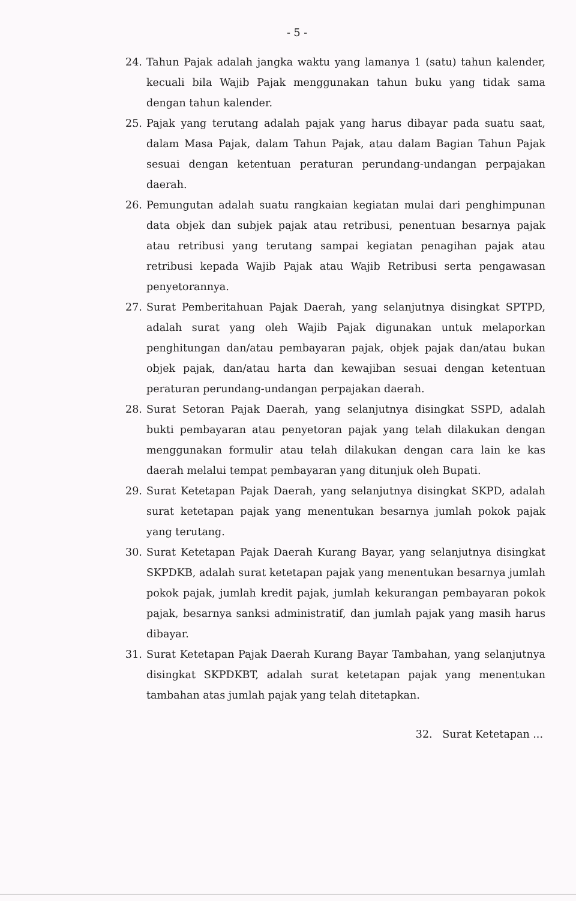- 5 -
24. Tahun Pajak adalah jangka waktu yang lamanya 1 (satu) tahun kalender, kecuali bila Wajib Pajak menggunakan tahun buku yang tidak sama dengan tahun kalender.
25. Pajak yang terutang adalah pajak yang harus dibayar pada suatu saat, dalam Masa Pajak, dalam Tahun Pajak, atau dalam Bagian Tahun Pajak sesuai dengan ketentuan peraturan perundang-undangan perpajakan daerah.
26. Pemungutan adalah suatu rangkaian kegiatan mulai dari penghimpunan data objek dan subjek pajak atau retribusi, penentuan besarnya pajak atau retribusi yang terutang sampai kegiatan penagihan pajak atau retribusi kepada Wajib Pajak atau Wajib Retribusi serta pengawasan penyetorannya.
27. Surat Pemberitahuan Pajak Daerah, yang selanjutnya disingkat SPTPD, adalah surat yang oleh Wajib Pajak digunakan untuk melaporkan penghitungan dan/atau pembayaran pajak, objek pajak dan/atau bukan objek pajak, dan/atau harta dan kewajiban sesuai dengan ketentuan peraturan perundang-undangan perpajakan daerah.
28. Surat Setoran Pajak Daerah, yang selanjutnya disingkat SSPD, adalah bukti pembayaran atau penyetoran pajak yang telah dilakukan dengan menggunakan formulir atau telah dilakukan dengan cara lain ke kas daerah melalui tempat pembayaran yang ditunjuk oleh Bupati.
29. Surat Ketetapan Pajak Daerah, yang selanjutnya disingkat SKPD, adalah surat ketetapan pajak yang menentukan besarnya jumlah pokok pajak yang terutang.
30. Surat Ketetapan Pajak Daerah Kurang Bayar, yang selanjutnya disingkat SKPDKB, adalah surat ketetapan pajak yang menentukan besarnya jumlah pokok pajak, jumlah kredit pajak, jumlah kekurangan pembayaran pokok pajak, besarnya sanksi administratif, dan jumlah pajak yang masih harus dibayar.
31. Surat Ketetapan Pajak Daerah Kurang Bayar Tambahan, yang selanjutnya disingkat SKPDKBT, adalah surat ketetapan pajak yang menentukan tambahan atas jumlah pajak yang telah ditetapkan.
32. Surat Ketetapan ...